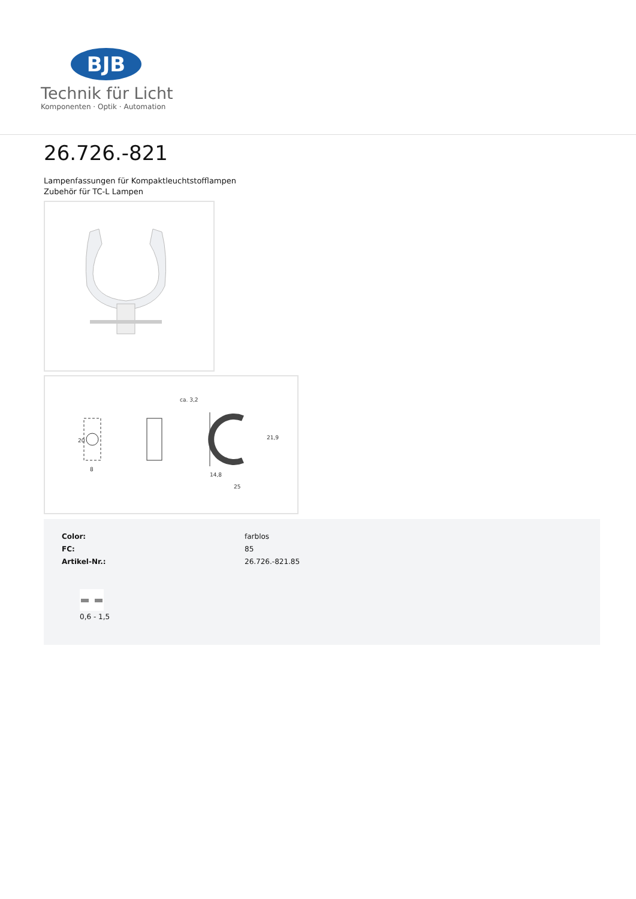BJB
Technik für Licht
Komponenten · Optik · Automation
26.726.-821
Lampenfassungen für Kompaktleuchtstofflampen
Zubehör für TC-L Lampen
20
8
ca. 3,2
21,9
14,8
25
| Color: | farblos |
| FC: | 85 |
| Artikel-Nr.: | 26.726.-821.85 |
0,6 - 1,5